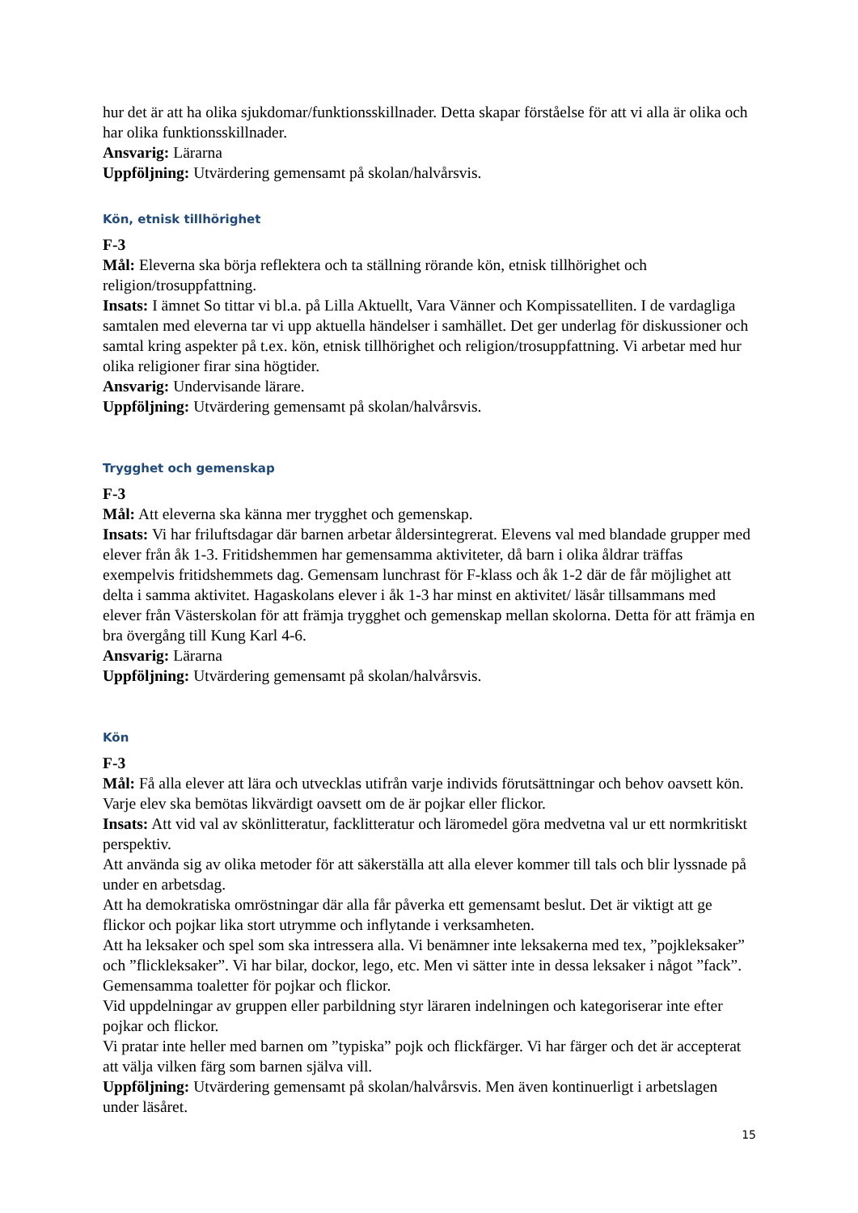hur det är att ha olika sjukdomar/funktionsskillnader. Detta skapar förståelse för att vi alla är olika och har olika funktionsskillnader.
Ansvarig: Lärarna
Uppföljning: Utvärdering gemensamt på skolan/halvårsvis.
Kön, etnisk tillhörighet
F-3
Mål: Eleverna ska börja reflektera och ta ställning rörande kön, etnisk tillhörighet och religion/trosuppfattning.
Insats: I ämnet So tittar vi bl.a. på Lilla Aktuellt, Vara Vänner och Kompissatelliten. I de vardagliga samtalen med eleverna tar vi upp aktuella händelser i samhället. Det ger underlag för diskussioner och samtal kring aspekter på t.ex. kön, etnisk tillhörighet och religion/trosuppfattning. Vi arbetar med hur olika religioner firar sina högtider.
Ansvarig: Undervisande lärare.
Uppföljning: Utvärdering gemensamt på skolan/halvårsvis.
Trygghet och gemenskap
F-3
Mål: Att eleverna ska känna mer trygghet och gemenskap.
Insats: Vi har friluftsdagar där barnen arbetar åldersintegrerat. Elevens val med blandade grupper med elever från åk 1-3. Fritidshemmen har gemensamma aktiviteter, då barn i olika åldrar träffas exempelvis fritidshemmets dag. Gemensam lunchrast för F-klass och åk 1-2 där de får möjlighet att delta i samma aktivitet. Hagaskolans elever i åk 1-3 har minst en aktivitet/ läsår tillsammans med elever från Västerskolan för att främja trygghet och gemenskap mellan skolorna. Detta för att främja en bra övergång till Kung Karl 4-6.
Ansvarig: Lärarna
Uppföljning: Utvärdering gemensamt på skolan/halvårsvis.
Kön
F-3
Mål: Få alla elever att lära och utvecklas utifrån varje individs förutsättningar och behov oavsett kön. Varje elev ska bemötas likvärdigt oavsett om de är pojkar eller flickor.
Insats: Att vid val av skönlitteratur, facklitteratur och läromedel göra medvetna val ur ett normkritiskt perspektiv.
Att använda sig av olika metoder för att säkerställa att alla elever kommer till tals och blir lyssnade på under en arbetsdag.
Att ha demokratiska omröstningar där alla får påverka ett gemensamt beslut. Det är viktigt att ge flickor och pojkar lika stort utrymme och inflytande i verksamheten.
Att ha leksaker och spel som ska intressera alla. Vi benämner inte leksakerna med tex, ”pojkleksaker” och ”flickleksaker”. Vi har bilar, dockor, lego, etc. Men vi sätter inte in dessa leksaker i något ”fack”.
Gemensamma toaletter för pojkar och flickor.
Vid uppdelningar av gruppen eller parbildning styr läraren indelningen och kategoriserar inte efter pojkar och flickor.
Vi pratar inte heller med barnen om ”typiska” pojk och flickfärger. Vi har färger och det är accepterat att välja vilken färg som barnen själva vill.
Uppföljning: Utvärdering gemensamt på skolan/halvårsvis. Men även kontinuerligt i arbetslagen under läsåret.
15